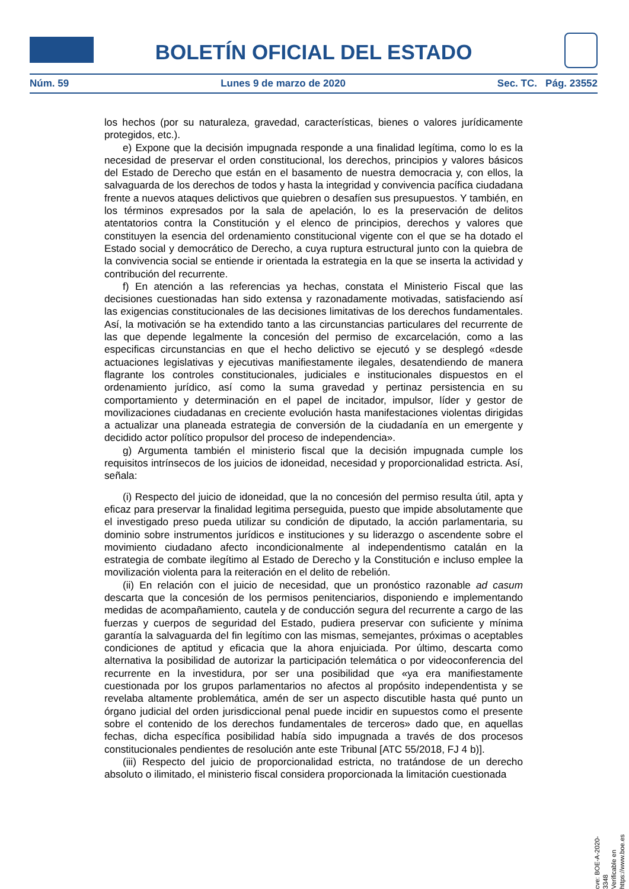BOLETÍN OFICIAL DEL ESTADO
Núm. 59 Lunes 9 de marzo de 2020 Sec. TC. Pág. 23552
los hechos (por su naturaleza, gravedad, características, bienes o valores jurídicamente protegidos, etc.).
e) Expone que la decisión impugnada responde a una finalidad legítima, como lo es la necesidad de preservar el orden constitucional, los derechos, principios y valores básicos del Estado de Derecho que están en el basamento de nuestra democracia y, con ellos, la salvaguarda de los derechos de todos y hasta la integridad y convivencia pacífica ciudadana frente a nuevos ataques delictivos que quiebren o desafíen sus presupuestos. Y también, en los términos expresados por la sala de apelación, lo es la preservación de delitos atentatorios contra la Constitución y el elenco de principios, derechos y valores que constituyen la esencia del ordenamiento constitucional vigente con el que se ha dotado el Estado social y democrático de Derecho, a cuya ruptura estructural junto con la quiebra de la convivencia social se entiende ir orientada la estrategia en la que se inserta la actividad y contribución del recurrente.
f) En atención a las referencias ya hechas, constata el Ministerio Fiscal que las decisiones cuestionadas han sido extensa y razonadamente motivadas, satisfaciendo así las exigencias constitucionales de las decisiones limitativas de los derechos fundamentales. Así, la motivación se ha extendido tanto a las circunstancias particulares del recurrente de las que depende legalmente la concesión del permiso de excarcelación, como a las especificas circunstancias en que el hecho delictivo se ejecutó y se desplegó «desde actuaciones legislativas y ejecutivas manifiestamente ilegales, desatendiendo de manera flagrante los controles constitucionales, judiciales e institucionales dispuestos en el ordenamiento jurídico, así como la suma gravedad y pertinaz persistencia en su comportamiento y determinación en el papel de incitador, impulsor, líder y gestor de movilizaciones ciudadanas en creciente evolución hasta manifestaciones violentas dirigidas a actualizar una planeada estrategia de conversión de la ciudadanía en un emergente y decidido actor político propulsor del proceso de independencia».
g) Argumenta también el ministerio fiscal que la decisión impugnada cumple los requisitos intrínsecos de los juicios de idoneidad, necesidad y proporcionalidad estricta. Así, señala:
(i) Respecto del juicio de idoneidad, que la no concesión del permiso resulta útil, apta y eficaz para preservar la finalidad legitima perseguida, puesto que impide absolutamente que el investigado preso pueda utilizar su condición de diputado, la acción parlamentaria, su dominio sobre instrumentos jurídicos e instituciones y su liderazgo o ascendente sobre el movimiento ciudadano afecto incondicionalmente al independentismo catalán en la estrategia de combate ilegítimo al Estado de Derecho y la Constitución e incluso emplee la movilización violenta para la reiteración en el delito de rebelión.
(ii) En relación con el juicio de necesidad, que un pronóstico razonable ad casum descarta que la concesión de los permisos penitenciarios, disponiendo e implementando medidas de acompañamiento, cautela y de conducción segura del recurrente a cargo de las fuerzas y cuerpos de seguridad del Estado, pudiera preservar con suficiente y mínima garantía la salvaguarda del fin legítimo con las mismas, semejantes, próximas o aceptables condiciones de aptitud y eficacia que la ahora enjuiciada. Por último, descarta como alternativa la posibilidad de autorizar la participación telemática o por videoconferencia del recurrente en la investidura, por ser una posibilidad que «ya era manifiestamente cuestionada por los grupos parlamentarios no afectos al propósito independentista y se revelaba altamente problemática, amén de ser un aspecto discutible hasta qué punto un órgano judicial del orden jurisdiccional penal puede incidir en supuestos como el presente sobre el contenido de los derechos fundamentales de terceros» dado que, en aquellas fechas, dicha específica posibilidad había sido impugnada a través de dos procesos constitucionales pendientes de resolución ante este Tribunal [ATC 55/2018, FJ 4 b)].
(iii) Respecto del juicio de proporcionalidad estricta, no tratándose de un derecho absoluto o ilimitado, el ministerio fiscal considera proporcionada la limitación cuestionada
cve: BOE-A-2020-3348
Verificable en https://www.boe.es